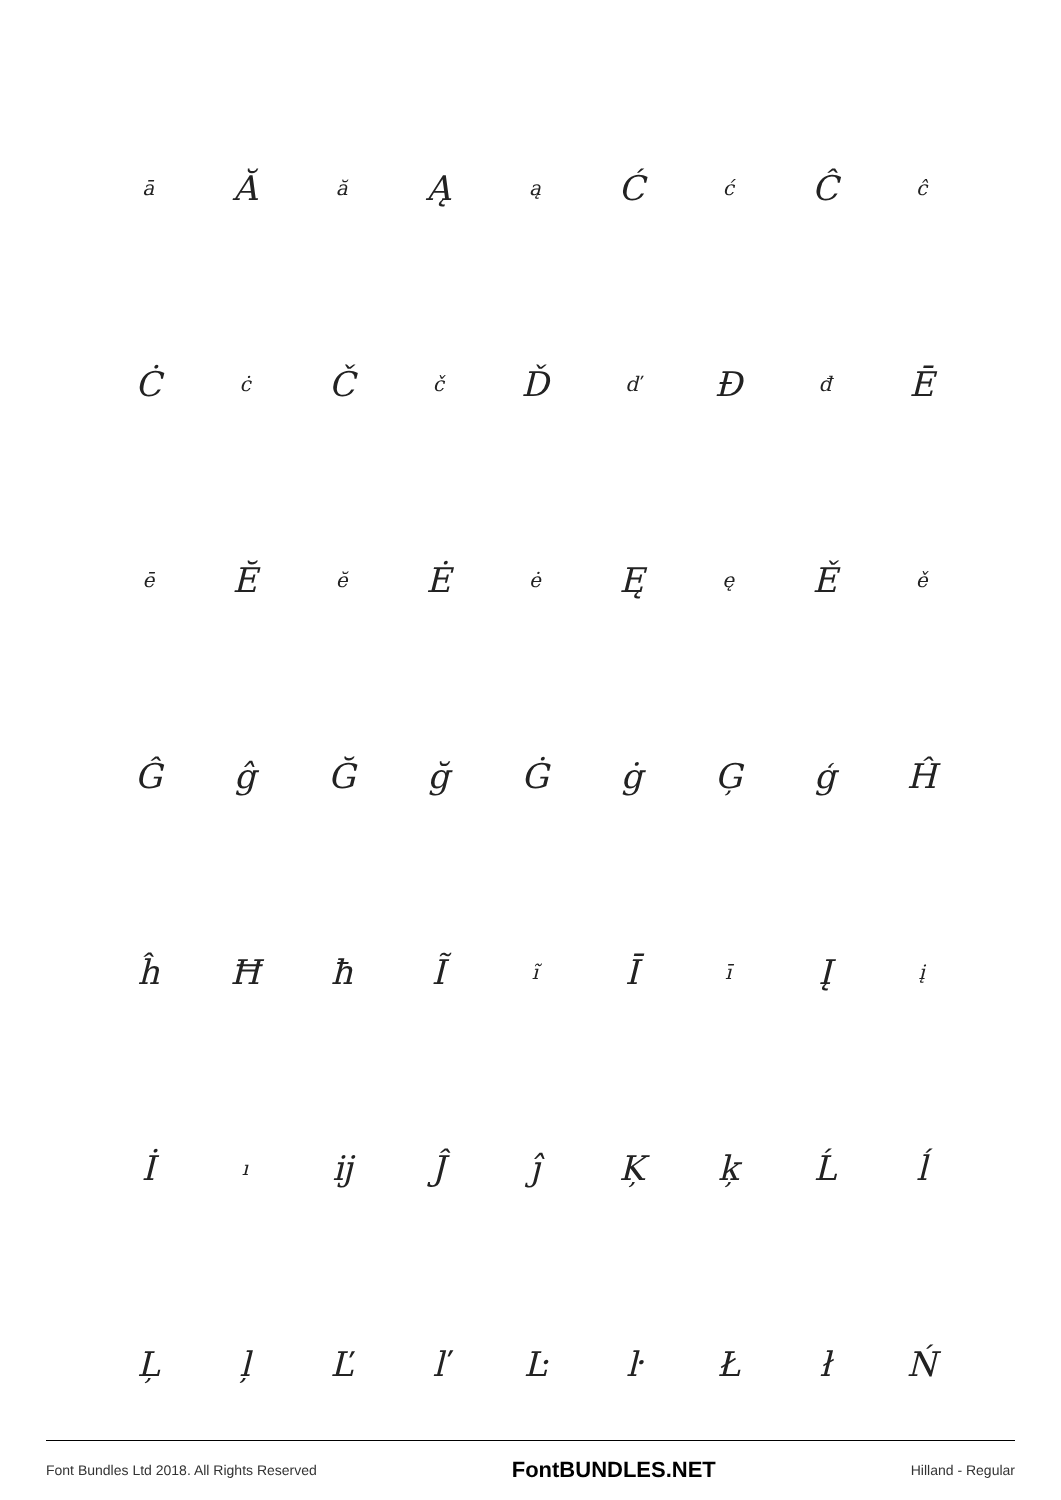| ā | Ă | ă | Ą | ą | Ć | ć | Ĉ | ĉ |
| Ċ | ċ | Č | č | Ď | ď | Đ | đ | Ē |
| ē | Ĕ | ĕ | Ė | ė | Ę | ę | Ě | ě |
| Ĝ | ĝ | Ğ | ğ | Ġ | ġ | Ģ | ģ | Ĥ |
| ĥ | Ħ | ħ | Ĩ | ĩ | Ī | ī | Į | į |
| İ | ı | ĳ | Ĵ | ĵ | Ķ | ķ | Ĺ | ĺ |
| Ļ | ļ | Ľ | ľ | Ŀ | ŀ | Ł | ł | Ń |
Font Bundles Ltd 2018. All Rights Reserved FontBUNDLES.NET Hilland - Regular